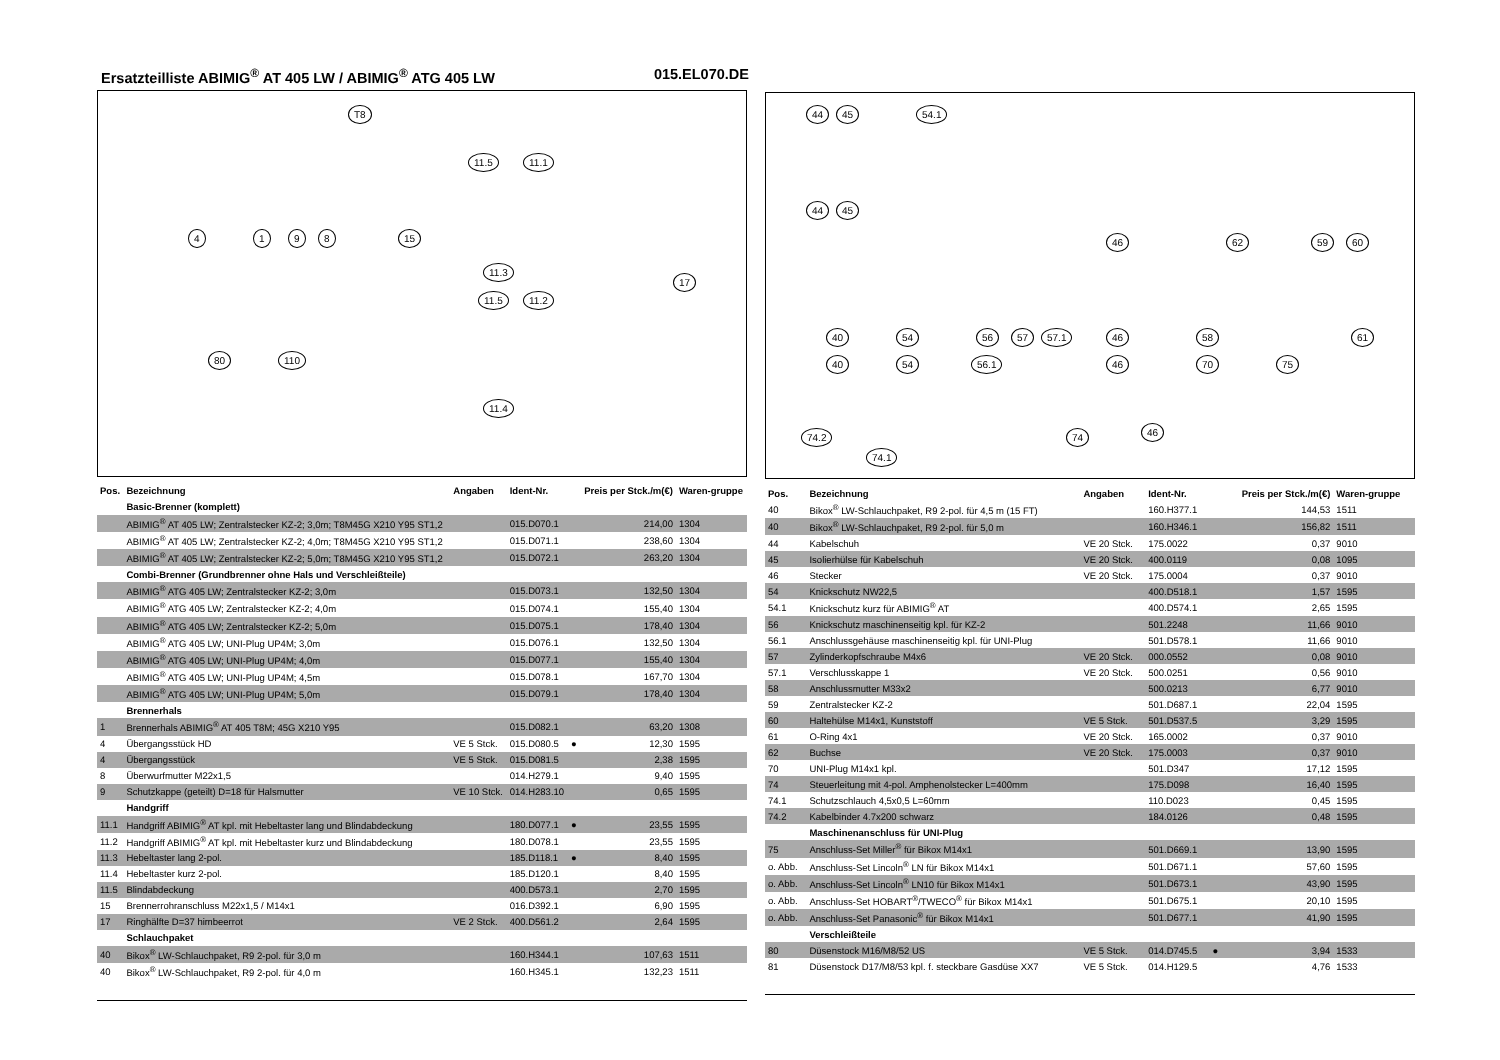Ersatzteilliste ABIMIG<sup>®</sup> AT 405 LW / ABIMIG<sup>®</sup> ATG 405 LW 015.EL070.DE
T8
11.5 11.1
4 1 9 8 15
11.3
11.5 11.2
17
80 110
11.4
| Pos. | Bezeichnung | Angaben | Ident-Nr. | | Preis per Stck./m(€) | Waren-gruppe |
| --- | --- | --- | --- | --- | --- | --- |
| | Basic-Brenner (komplett) | | | | | |
| | ABIMIG<sup>®</sup> AT 405 LW; Zentralstecker KZ-2; 3,0m; T8M45G X210 Y95 ST1,2 | | 015.D070.1 | | 214,00 | 1304 |
| | ABIMIG<sup>®</sup> AT 405 LW; Zentralstecker KZ-2; 4,0m; T8M45G X210 Y95 ST1,2 | | 015.D071.1 | | 238,60 | 1304 |
| | ABIMIG<sup>®</sup> AT 405 LW; Zentralstecker KZ-2; 5,0m; T8M45G X210 Y95 ST1,2 | | 015.D072.1 | | 263,20 | 1304 |
| | Combi-Brenner (Grundbrenner ohne Hals und Verschleißteile) | | | | | |
| | ABIMIG<sup>®</sup> ATG 405 LW; Zentralstecker KZ-2; 3,0m | | 015.D073.1 | | 132,50 | 1304 |
| | ABIMIG<sup>®</sup> ATG 405 LW; Zentralstecker KZ-2; 4,0m | | 015.D074.1 | | 155,40 | 1304 |
| | ABIMIG<sup>®</sup> ATG 405 LW; Zentralstecker KZ-2; 5,0m | | 015.D075.1 | | 178,40 | 1304 |
| | ABIMIG<sup>®</sup> ATG 405 LW; UNI-Plug UP4M; 3,0m | | 015.D076.1 | | 132,50 | 1304 |
| | ABIMIG<sup>®</sup> ATG 405 LW; UNI-Plug UP4M; 4,0m | | 015.D077.1 | | 155,40 | 1304 |
| | ABIMIG<sup>®</sup> ATG 405 LW; UNI-Plug UP4M; 4,5m | | 015.D078.1 | | 167,70 | 1304 |
| | ABIMIG<sup>®</sup> ATG 405 LW; UNI-Plug UP4M; 5,0m | | 015.D079.1 | | 178,40 | 1304 |
| | Brennerhals | | | | | |
| 1 | Brennerhals ABIMIG<sup>®</sup> AT 405 T8M; 45G X210 Y95 | | 015.D082.1 | | 63,20 | 1308 |
| 4 | Übergangsstück HD | VE 5 Stck. | 015.D080.5 | ● | 12,30 | 1595 |
| 4 | Übergangsstück | VE 5 Stck. | 015.D081.5 | | 2,38 | 1595 |
| 8 | Überwurfmutter M22x1,5 | | 014.H279.1 | | 9,40 | 1595 |
| 9 | Schutzkappe (geteilt) D=18 für Halsmutter | VE 10 Stck. | 014.H283.10 | | 0,65 | 1595 |
| | Handgriff | | | | | |
| 11.1 | Handgriff ABIMIG<sup>®</sup> AT kpl. mit Hebeltaster lang und Blindabdeckung | | 180.D077.1 | ● | 23,55 | 1595 |
| 11.2 | Handgriff ABIMIG<sup>®</sup> AT kpl. mit Hebeltaster kurz und Blindabdeckung | | 180.D078.1 | | 23,55 | 1595 |
| 11.3 | Hebeltaster lang 2-pol. | | 185.D118.1 | ● | 8,40 | 1595 |
| 11.4 | Hebeltaster kurz 2-pol. | | 185.D120.1 | | 8,40 | 1595 |
| 11.5 | Blindabdeckung | | 400.D573.1 | | 2,70 | 1595 |
| 15 | Brennerrohranschluss M22x1,5 / M14x1 | | 016.D392.1 | | 6,90 | 1595 |
| 17 | Ringhälfte D=37 himbeerrot | VE 2 Stck. | 400.D561.2 | | 2,64 | 1595 |
| | Schlauchpaket | | | | | |
| 40 | Bikox<sup>®</sup> LW-Schlauchpaket, R9 2-pol. für 3,0 m | | 160.H344.1 | | 107,63 | 1511 |
| 40 | Bikox<sup>®</sup> LW-Schlauchpaket, R9 2-pol. für 4,0 m | | 160.H345.1 | | 132,23 | 1511 |
44 45 54.1
44 45
46 62 59 60
40 54 56 57 57.1 46 58 61
40 54 56.1 46 70 75
74.2 74 46
74.1
| Pos. | Bezeichnung | Angaben | Ident-Nr. | | Preis per Stck./m(€) | Waren-gruppe |
| --- | --- | --- | --- | --- | --- | --- |
| 40 | Bikox<sup>®</sup> LW-Schlauchpaket, R9 2-pol. für 4,5 m (15 FT) | | 160.H377.1 | | 144,53 | 1511 |
| 40 | Bikox<sup>®</sup> LW-Schlauchpaket, R9 2-pol. für 5,0 m | | 160.H346.1 | | 156,82 | 1511 |
| 44 | Kabelschuh | VE 20 Stck. | 175.0022 | | 0,37 | 9010 |
| 45 | Isolierhülse für Kabelschuh | VE 20 Stck. | 400.0119 | | 0,08 | 1095 |
| 46 | Stecker | VE 20 Stck. | 175.0004 | | 0,37 | 9010 |
| 54 | Knickschutz NW22,5 | | 400.D518.1 | | 1,57 | 1595 |
| 54.1 | Knickschutz kurz für ABIMIG<sup>®</sup> AT | | 400.D574.1 | | 2,65 | 1595 |
| 56 | Knickschutz maschinenseitig kpl. für KZ-2 | | 501.2248 | | 11,66 | 9010 |
| 56.1 | Anschlussgehäuse maschinenseitig kpl. für UNI-Plug | | 501.D578.1 | | 11,66 | 9010 |
| 57 | Zylinderkopfschraube M4x6 | VE 20 Stck. | 000.0552 | | 0,08 | 9010 |
| 57.1 | Verschlusskappe 1 | VE 20 Stck. | 500.0251 | | 0,56 | 9010 |
| 58 | Anschlussmutter M33x2 | | 500.0213 | | 6,77 | 9010 |
| 59 | Zentralstecker KZ-2 | | 501.D687.1 | | 22,04 | 1595 |
| 60 | Haltehülse M14x1, Kunststoff | VE 5 Stck. | 501.D537.5 | | 3,29 | 1595 |
| 61 | O-Ring 4x1 | VE 20 Stck. | 165.0002 | | 0,37 | 9010 |
| 62 | Buchse | VE 20 Stck. | 175.0003 | | 0,37 | 9010 |
| 70 | UNI-Plug M14x1 kpl. | | 501.D347 | | 17,12 | 1595 |
| 74 | Steuerleitung mit 4-pol. Amphenolstecker L=400mm | | 175.D098 | | 16,40 | 1595 |
| 74.1 | Schutzschlauch 4,5x0,5 L=60mm | | 110.D023 | | 0,45 | 1595 |
| 74.2 | Kabelbinder 4.7x200 schwarz | | 184.0126 | | 0,48 | 1595 |
| | Maschinenanschluss für UNI-Plug | | | | | |
| 75 | Anschluss-Set Miller<sup>®</sup> für Bikox M14x1 | | 501.D669.1 | | 13,90 | 1595 |
| o. Abb. | Anschluss-Set Lincoln<sup>®</sup> LN für Bikox M14x1 | | 501.D671.1 | | 57,60 | 1595 |
| o. Abb. | Anschluss-Set Lincoln<sup>®</sup> LN10 für Bikox M14x1 | | 501.D673.1 | | 43,90 | 1595 |
| o. Abb. | Anschluss-Set HOBART<sup>®</sup>/TWECO<sup>®</sup> für Bikox M14x1 | | 501.D675.1 | | 20,10 | 1595 |
| o. Abb. | Anschluss-Set Panasonic<sup>®</sup> für Bikox M14x1 | | 501.D677.1 | | 41,90 | 1595 |
| | Verschleißteile | | | | | |
| 80 | Düsenstock M16/M8/52 US | VE 5 Stck. | 014.D745.5 | ● | 3,94 | 1533 |
| 81 | Düsenstock D17/M8/53 kpl. f. steckbare Gasdüse XX7 | VE 5 Stck. | 014.H129.5 | | 4,76 | 1533 |